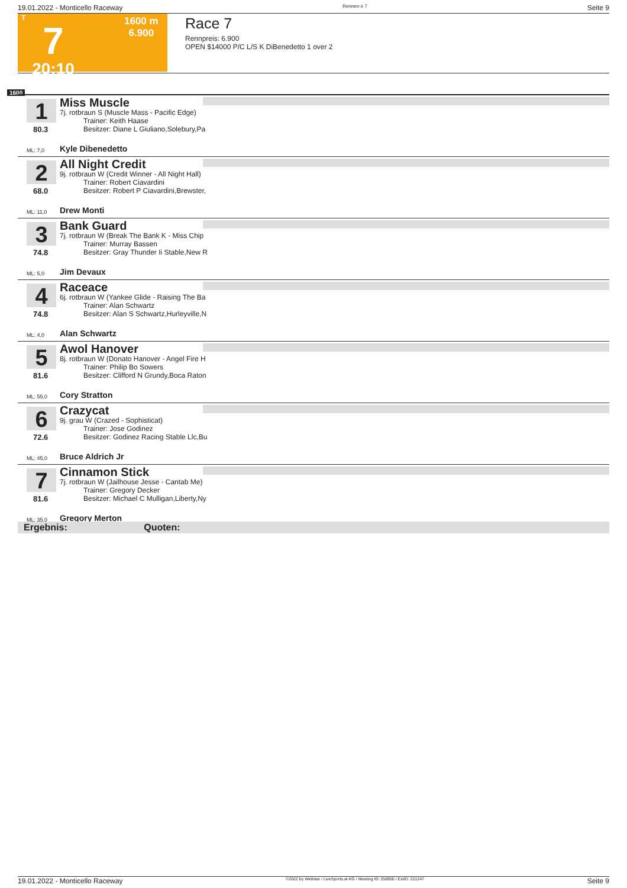19.01.2022 - Monticello Raceway Rennen # 7 Seite 9
T
7
20:10
1600 m
6.900
Race 7
Rennpreis: 6.900
OPEN $14000 P/C L/S K DiBenedetto 1 over 2
1600
1
80.3
ML: 7,0
Miss Muscle
7j. rotbraun S (Muscle Mass - Pacific Edge)
Trainer: Keith Haase
Besitzer: Diane L Giuliano,Solebury,Pa
Kyle Dibenedetto
2
68.0
ML: 11,0
All Night Credit
9j. rotbraun W (Credit Winner - All Night Hall)
Trainer: Robert Ciavardini
Besitzer: Robert P Ciavardini,Brewster,
Drew Monti
3
74.8
ML: 5,0
Bank Guard
7j. rotbraun W (Break The Bank K - Miss Chip
Trainer: Murray Bassen
Besitzer: Gray Thunder Ii Stable,New R
Jim Devaux
4
74.8
ML: 4,0
Raceace
6j. rotbraun W (Yankee Glide - Raising The Ba
Trainer: Alan Schwartz
Besitzer: Alan S Schwartz,Hurleyville,N
Alan Schwartz
5
81.6
ML: 55,0
Awol Hanover
8j. rotbraun W (Donato Hanover - Angel Fire H
Trainer: Philip Bo Sowers
Besitzer: Clifford N Grundy,Boca Raton
Cory Stratton
6
72.6
ML: 45,0
Crazycat
9j. grau W (Crazed - Sophisticat)
Trainer: Jose Godinez
Besitzer: Godinez Racing Stable Llc,Bu
Bruce Aldrich Jr
7
81.6
ML: 35,0
Cinnamon Stick
7j. rotbraun W (Jailhouse Jesse - Cantab Me)
Trainer: Gregory Decker
Besitzer: Michael C Mulligan,Liberty,Ny
Gregory Merton
Ergebnis: Quoten:
19.01.2022 - Monticello Raceway ©2022 by Wettstar / LiveSports.at KG / Meeting ID: 258950 / ExtID: 221247 Seite 9